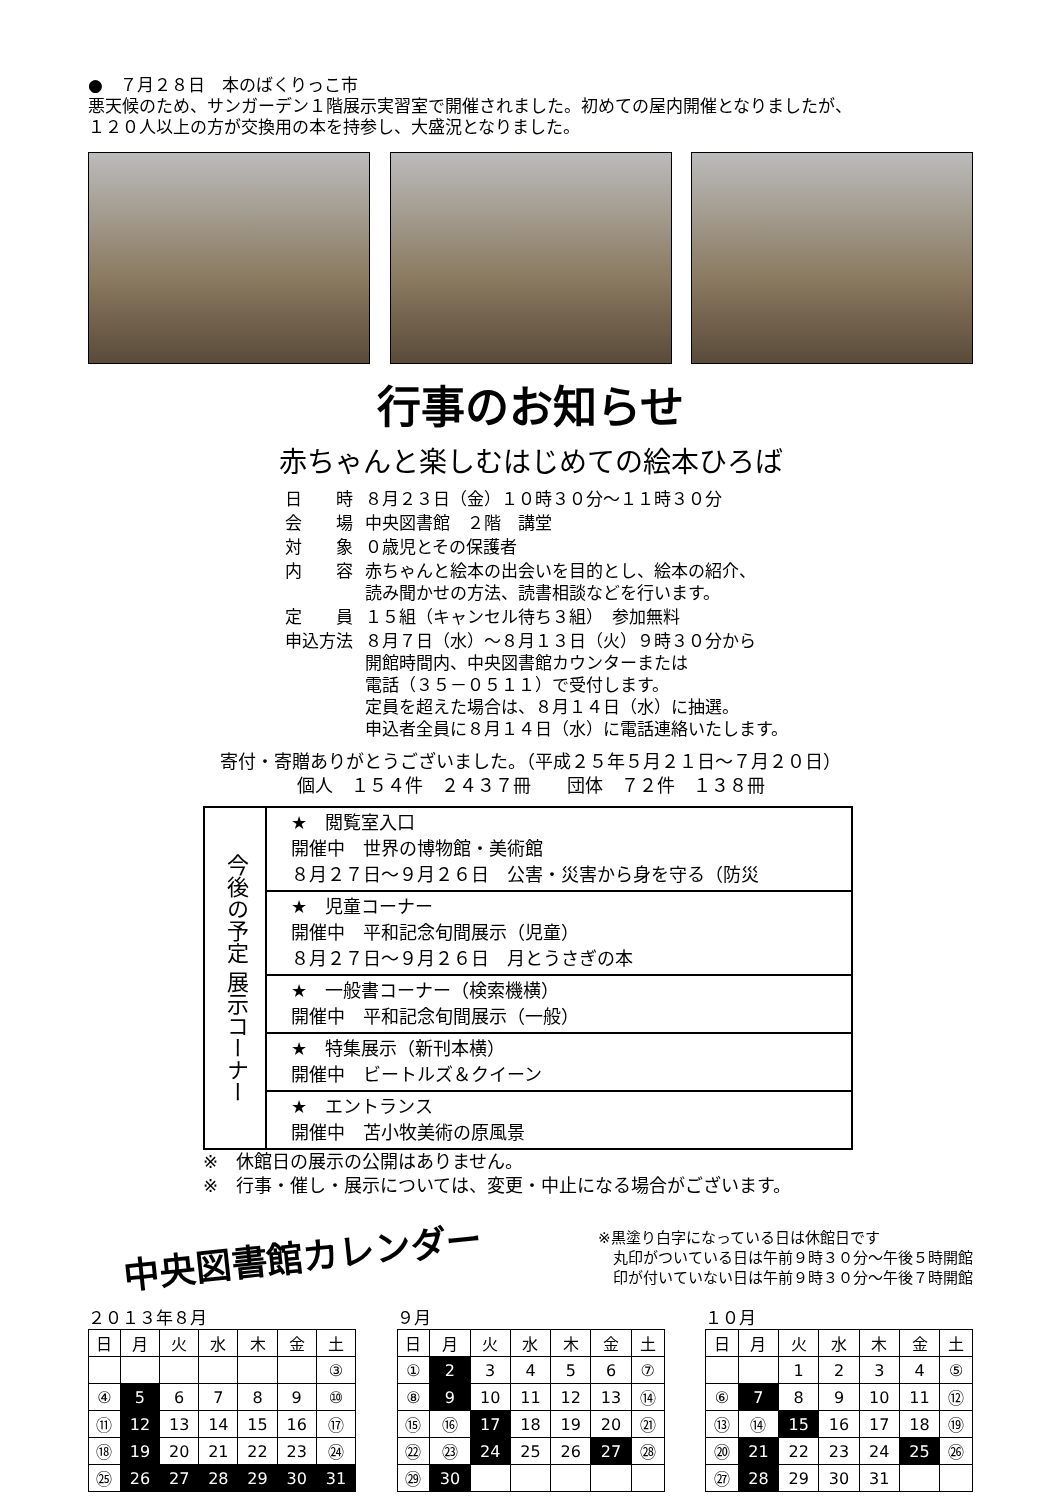●　７月２８日　本のばくりっこ市
悪天候のため、サンガーデン１階展示実習室で開催されました。初めての屋内開催となりましたが、
１２０人以上の方が交換用の本を持参し、大盛況となりました。
行事のお知らせ
赤ちゃんと楽しむはじめての絵本ひろば
| 日 時 | ８月２３日（金）１０時３０分～１１時３０分 |
| 会 場 | 中央図書館 ２階 講堂 |
| 対 象 | ０歳児とその保護者 |
| 内 容 | 赤ちゃんと絵本の出会いを目的とし、絵本の紹介、 読み聞かせの方法、読書相談などを行います。 |
| 定 員 | １５組（キャンセル待ち３組） 参加無料 |
| 申込方法 | ８月７日（水）～８月１３日（火）９時３０分から 開館時間内、中央図書館カウンターまたは 電話（３５－０５１１）で受付します。 定員を超えた場合は、８月１４日（水）に抽選。 申込者全員に８月１４日（水）に電話連絡いたします。 |
寄付・寄贈ありがとうございました。（平成２５年５月２１日～７月２０日）
個人　１５４件　２４３７冊　　団体　７２件　１３８冊
| 今後の予定 展示コーナー | ★ 閲覧室入口 開催中 世界の博物館・美術館 ８月２７日～９月２６日 公害・災害から身を守る（防災 |
| | ★ 児童コーナー 開催中 平和記念旬間展示（児童） ８月２７日～９月２６日 月とうさぎの本 |
| | ★ 一般書コーナー（検索機横） 開催中 平和記念旬間展示（一般） |
| | ★ 特集展示（新刊本横） 開催中 ビートルズ＆クイーン |
| | ★ エントランス 開催中 苫小牧美術の原風景 |
※　休館日の展示の公開はありません。
※　行事・催し・展示については、変更・中止になる場合がございます。
中央図書館カレンダー
※黒塗り白字になっている日は休館日です
　丸印がついている日は午前９時３０分～午後５時開館
　印が付いていない日は午前９時３０分～午後７時開館
２０１３年８月
| 日 | 月 | 火 | 水 | 木 | 金 | 土 |
| --- | --- | --- | --- | --- | --- | --- |
| | | | | | | ③ |
| ④ | 5 | 6 | 7 | 8 | 9 | ⑩ |
| ⑪ | 12 | 13 | 14 | 15 | 16 | ⑰ |
| ⑱ | 19 | 20 | 21 | 22 | 23 | ㉔ |
| ㉕ | 26 | 27 | 28 | 29 | 30 | 31 |
９月
| 日 | 月 | 火 | 水 | 木 | 金 | 土 |
| --- | --- | --- | --- | --- | --- | --- |
| ① | 2 | 3 | 4 | 5 | 6 | ⑦ |
| ⑧ | 9 | 10 | 11 | 12 | 13 | ⑭ |
| ⑮ | ⑯ | 17 | 18 | 19 | 20 | ㉑ |
| ㉒ | ㉓ | 24 | 25 | 26 | 27 | ㉘ |
| ㉙ | 30 | | | | | |
１０月
| 日 | 月 | 火 | 水 | 木 | 金 | 土 |
| --- | --- | --- | --- | --- | --- | --- |
| | | 1 | 2 | 3 | 4 | ⑤ |
| ⑥ | 7 | 8 | 9 | 10 | 11 | ⑫ |
| ⑬ | ⑭ | 15 | 16 | 17 | 18 | ⑲ |
| ⑳ | 21 | 22 | 23 | 24 | 25 | ㉖ |
| ㉗ | 28 | 29 | 30 | 31 | | |